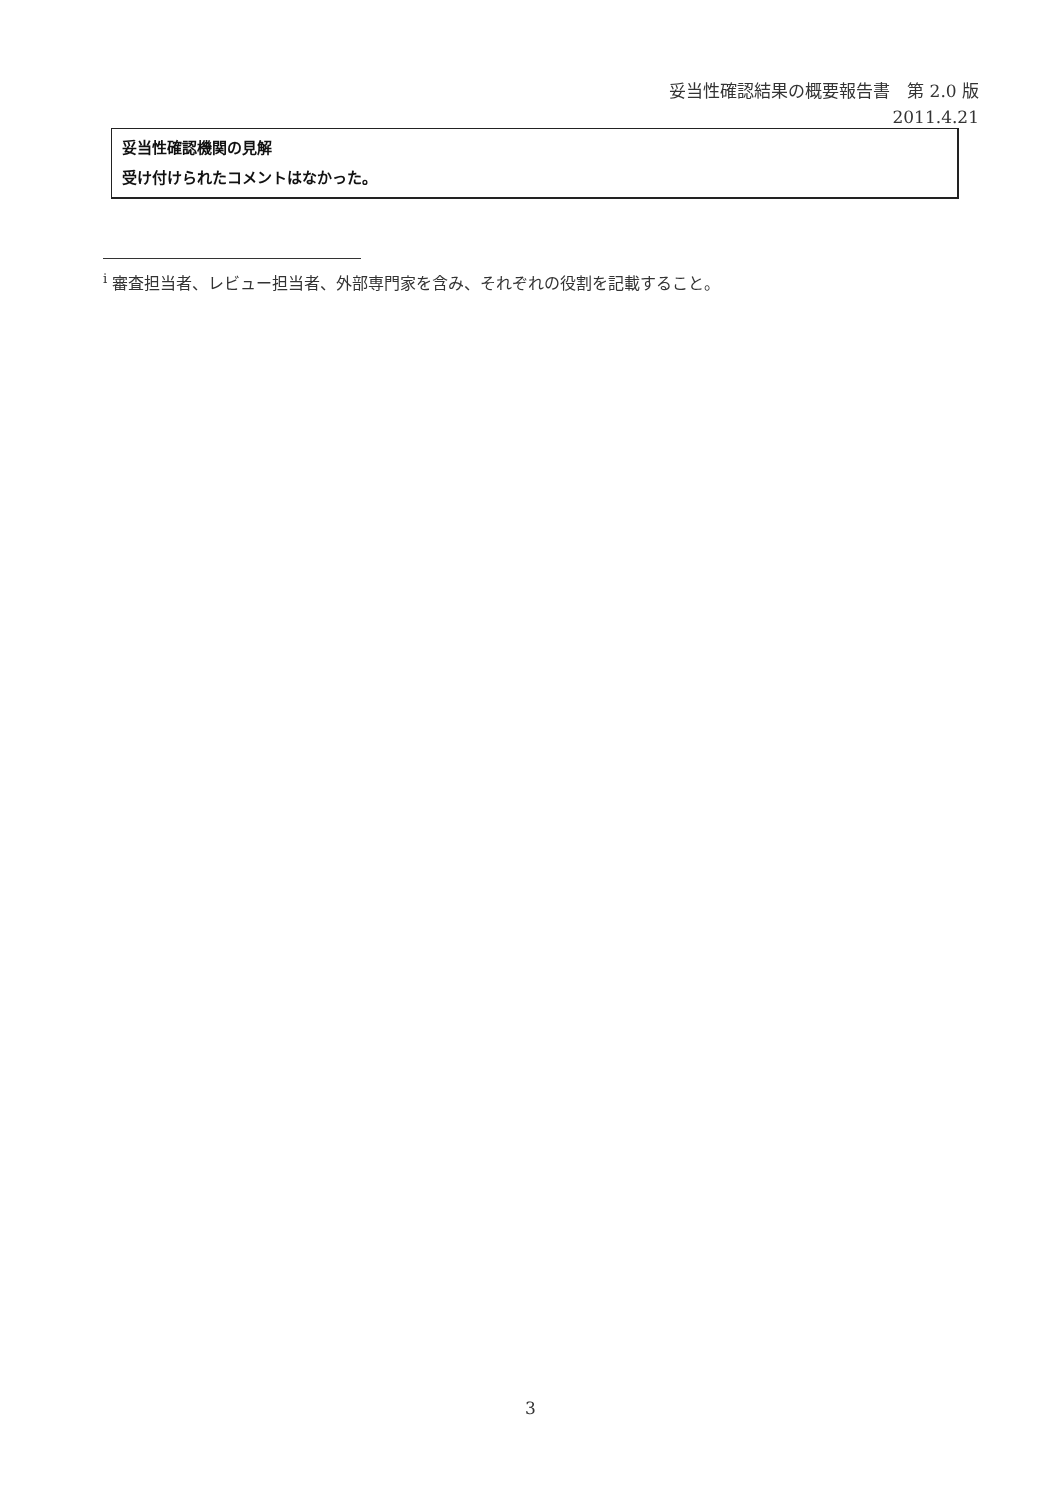妥当性確認結果の概要報告書　第 2.0 版
2011.4.21
妥当性確認機関の見解
受け付けられたコメントはなかった。
<sup>i</sup> 審査担当者、レビュー担当者、外部専門家を含み、それぞれの役割を記載すること。
3